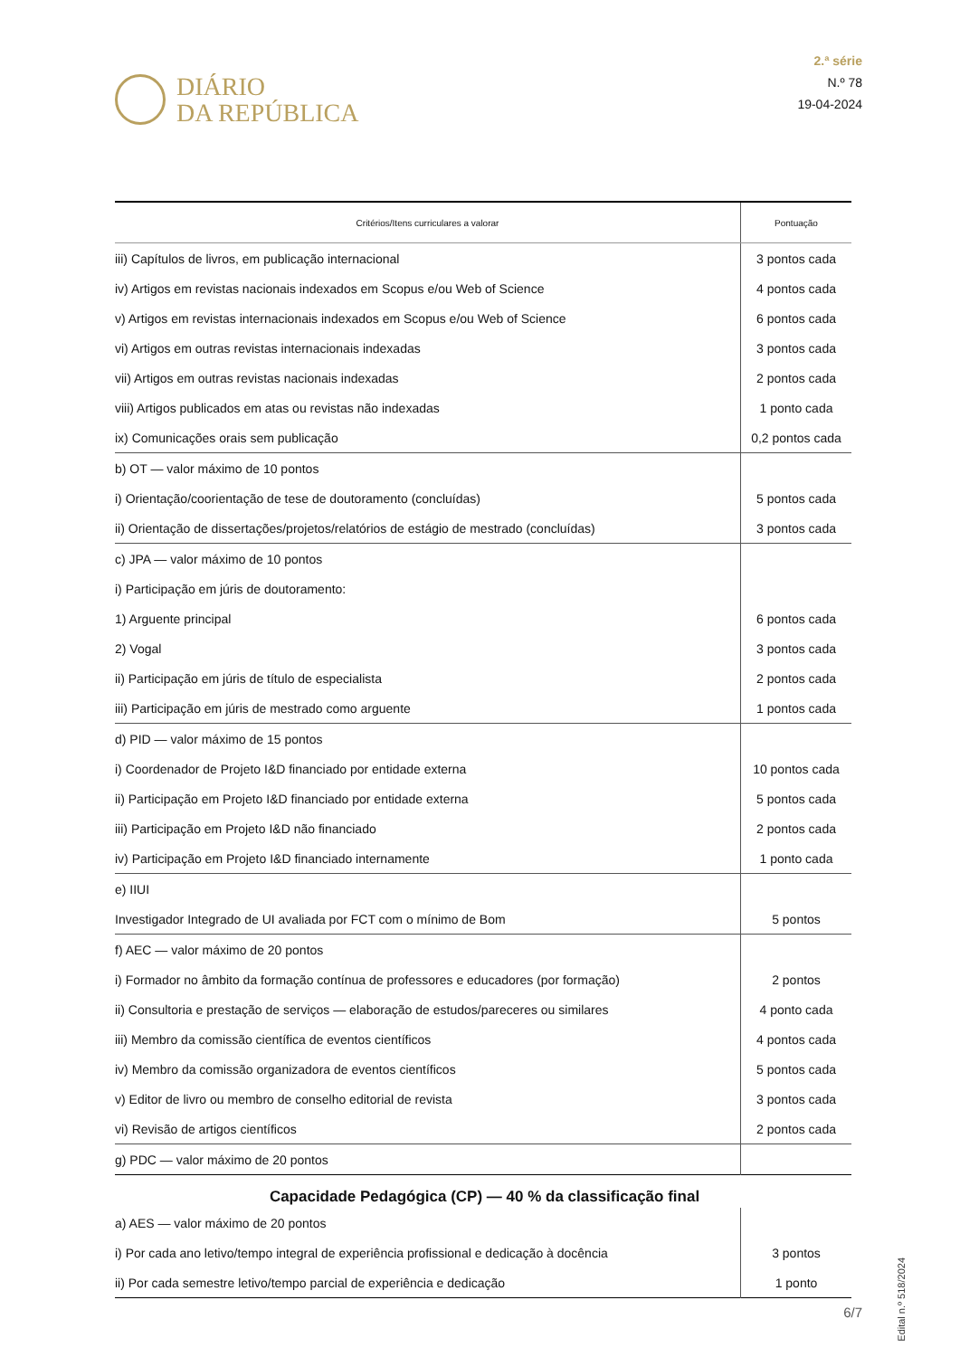DIÁRIO
DA REPÚBLICA
2.ª série
N.º 78
19-04-2024
| Critérios/Itens curriculares a valorar | Pontuação |
| --- | --- |
| iii) Capítulos de livros, em publicação internacional | 3 pontos cada |
| iv) Artigos em revistas nacionais indexados em Scopus e/ou Web of Science | 4 pontos cada |
| v) Artigos em revistas internacionais indexados em Scopus e/ou Web of Science | 6 pontos cada |
| vi) Artigos em outras revistas internacionais indexadas | 3 pontos cada |
| vii) Artigos em outras revistas nacionais indexadas | 2 pontos cada |
| viii) Artigos publicados em atas ou revistas não indexadas | 1 ponto cada |
| ix) Comunicações orais sem publicação | 0,2 pontos cada |
| b) OT — valor máximo de 10 pontos | |
| i) Orientação/coorientação de tese de doutoramento (concluídas) | 5 pontos cada |
| ii) Orientação de dissertações/projetos/relatórios de estágio de mestrado (concluídas) | 3 pontos cada |
| c) JPA — valor máximo de 10 pontos | |
| i) Participação em júris de doutoramento: | |
| 1) Arguente principal | 6 pontos cada |
| 2) Vogal | 3 pontos cada |
| ii) Participação em júris de título de especialista | 2 pontos cada |
| iii) Participação em júris de mestrado como arguente | 1 pontos cada |
| d) PID — valor máximo de 15 pontos | |
| i) Coordenador de Projeto I&D financiado por entidade externa | 10 pontos cada |
| ii) Participação em Projeto I&D financiado por entidade externa | 5 pontos cada |
| iii) Participação em Projeto I&D não financiado | 2 pontos cada |
| iv) Participação em Projeto I&D financiado internamente | 1 ponto cada |
| e) IIUI | |
| Investigador Integrado de UI avaliada por FCT com o mínimo de Bom | 5 pontos |
| f) AEC — valor máximo de 20 pontos | |
| i) Formador no âmbito da formação contínua de professores e educadores (por formação) | 2 pontos |
| ii) Consultoria e prestação de serviços — elaboração de estudos/pareceres ou similares | 4 ponto cada |
| iii) Membro da comissão científica de eventos científicos | 4 pontos cada |
| iv) Membro da comissão organizadora de eventos científicos | 5 pontos cada |
| v) Editor de livro ou membro de conselho editorial de revista | 3 pontos cada |
| vi) Revisão de artigos científicos | 2 pontos cada |
| g) PDC — valor máximo de 20 pontos | |
Capacidade Pedagógica (CP) — 40 % da classificação final
| a) AES — valor máximo de 20 pontos | |
| i) Por cada ano letivo/tempo integral de experiência profissional e dedicação à docência | 3 pontos |
| ii) Por cada semestre letivo/tempo parcial de experiência e dedicação | 1 ponto |
Edital n.º 518/2024
6/7